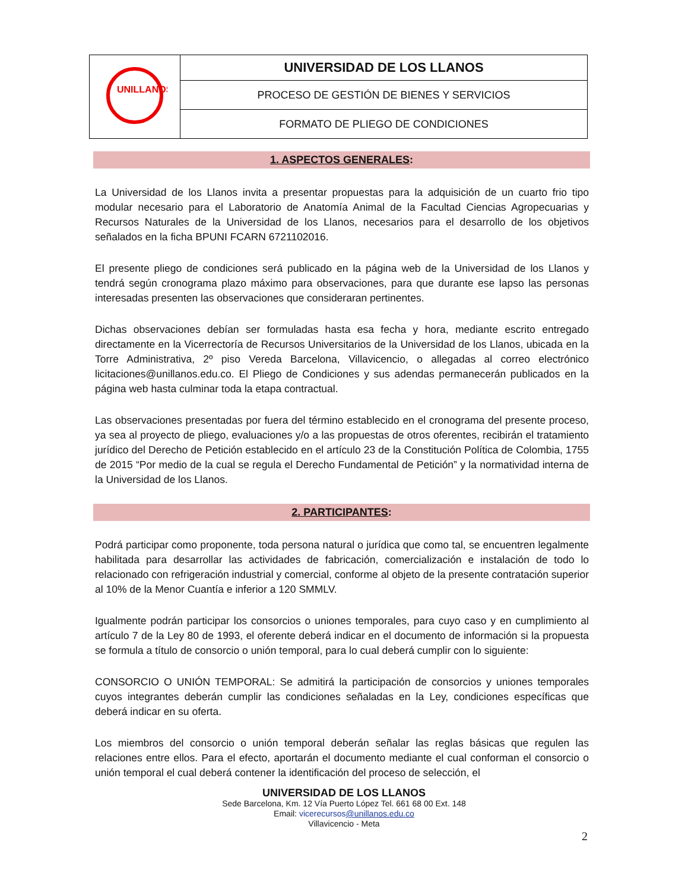| UNILLANOS | UNIVERSIDAD DE LOS LLANOS |
| | PROCESO DE GESTIÓN DE BIENES Y SERVICIOS |
| | FORMATO DE PLIEGO DE CONDICIONES |
1. ASPECTOS GENERALES:
La Universidad de los Llanos invita a presentar propuestas para la adquisición de un cuarto frio tipo modular necesario para el Laboratorio de Anatomía Animal de la Facultad Ciencias Agropecuarias y Recursos Naturales de la Universidad de los Llanos, necesarios para el desarrollo de los objetivos señalados en la ficha BPUNI FCARN 6721102016.
El presente pliego de condiciones será publicado en la página web de la Universidad de los Llanos y tendrá según cronograma plazo máximo para observaciones, para que durante ese lapso las personas interesadas presenten las observaciones que consideraran pertinentes.
Dichas observaciones debían ser formuladas hasta esa fecha y hora, mediante escrito entregado directamente en la Vicerrectoría de Recursos Universitarios de la Universidad de los Llanos, ubicada en la Torre Administrativa, 2º piso Vereda Barcelona, Villavicencio, o allegadas al correo electrónico licitaciones@unillanos.edu.co. El Pliego de Condiciones y sus adendas permanecerán publicados en la página web hasta culminar toda la etapa contractual.
Las observaciones presentadas por fuera del término establecido en el cronograma del presente proceso, ya sea al proyecto de pliego, evaluaciones y/o a las propuestas de otros oferentes, recibirán el tratamiento jurídico del Derecho de Petición establecido en el artículo 23 de la Constitución Política de Colombia, 1755 de 2015 “Por medio de la cual se regula el Derecho Fundamental de Petición” y la normatividad interna de la Universidad de los Llanos.
2. PARTICIPANTES:
Podrá participar como proponente, toda persona natural o jurídica que como tal, se encuentren legalmente habilitada para desarrollar las actividades de fabricación, comercialización e instalación de todo lo relacionado con refrigeración industrial y comercial, conforme al objeto de la presente contratación superior al 10% de la Menor Cuantía e inferior a 120 SMMLV.
Igualmente podrán participar los consorcios o uniones temporales, para cuyo caso y en cumplimiento al artículo 7 de la Ley 80 de 1993, el oferente deberá indicar en el documento de información si la propuesta se formula a título de consorcio o unión temporal, para lo cual deberá cumplir con lo siguiente:
CONSORCIO O UNIÓN TEMPORAL: Se admitirá la participación de consorcios y uniones temporales cuyos integrantes deberán cumplir las condiciones señaladas en la Ley, condiciones específicas que deberá indicar en su oferta.
Los miembros del consorcio o unión temporal deberán señalar las reglas básicas que regulen las relaciones entre ellos. Para el efecto, aportarán el documento mediante el cual conforman el consorcio o unión temporal el cual deberá contener la identificación del proceso de selección, el
UNIVERSIDAD DE LOS LLANOS
Sede Barcelona, Km. 12 Vía Puerto López Tel. 661 68 00 Ext. 148
Email: vicerecursos@unillanos.edu.co
Villavicencio - Meta
2